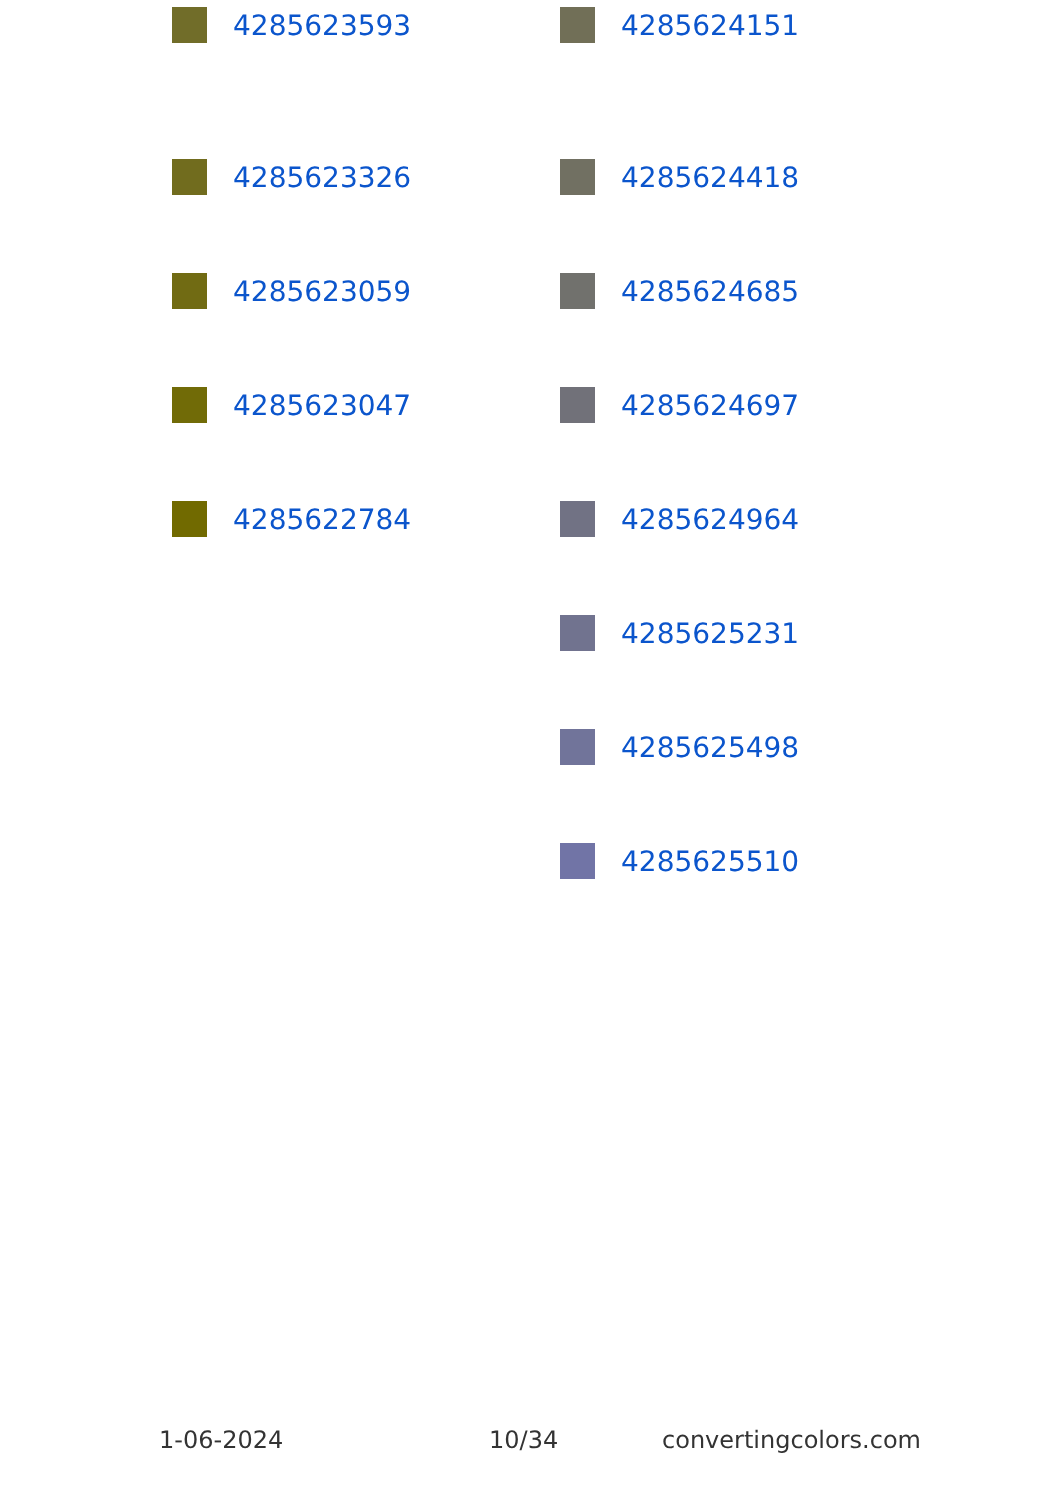4285623593
4285623326
4285623059
4285623047
4285622784
4285624151
4285624418
4285624685
4285624697
4285624964
4285625231
4285625498
4285625510
1-06-2024 10/34 convertingcolors.com